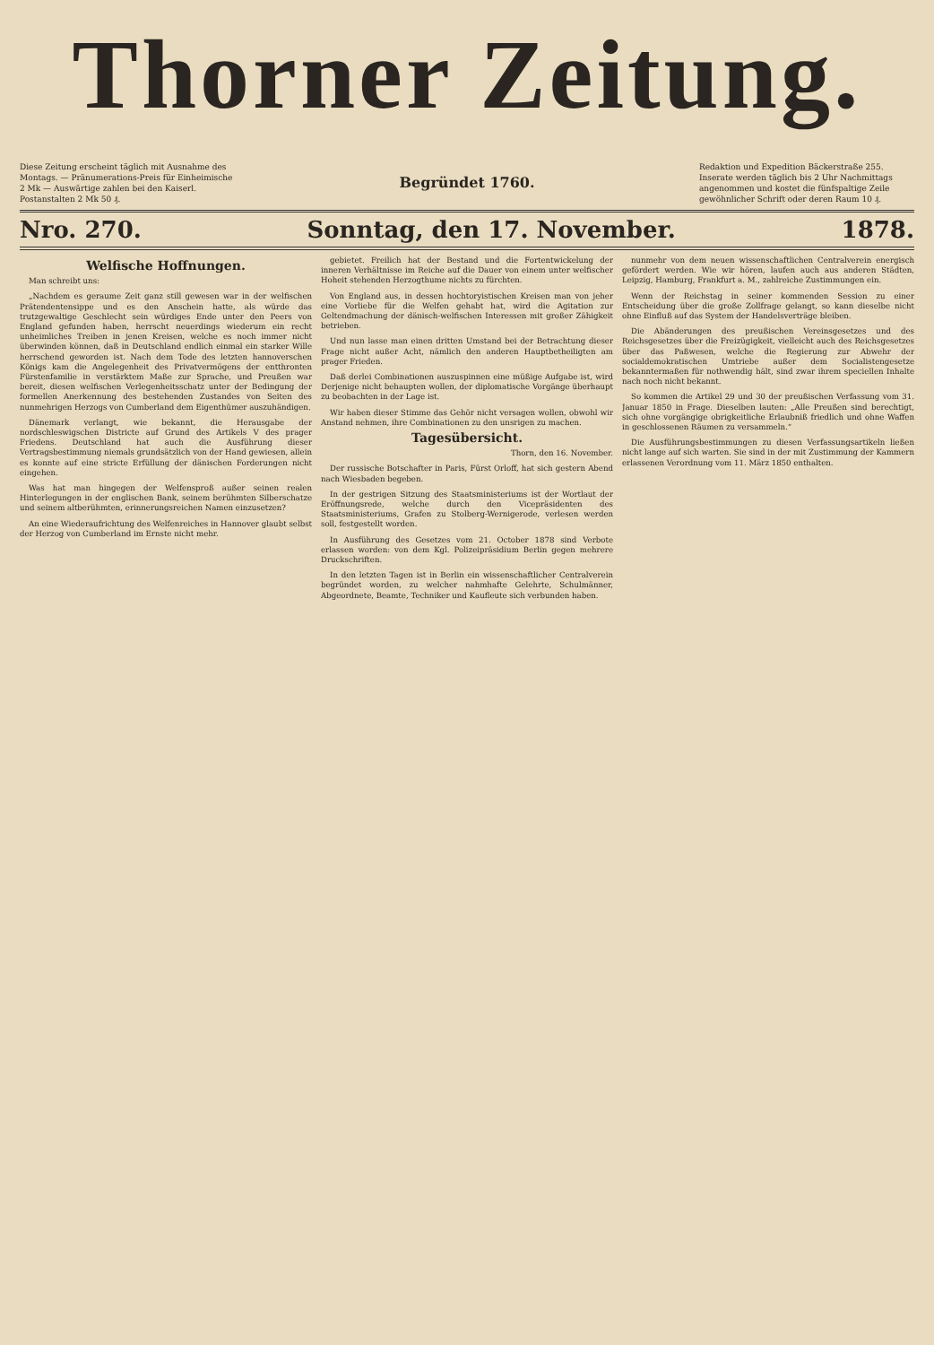Thorner Zeitung.
Diese Zeitung erscheint täglich mit Ausnahme des Montags. — Pränumerations-Preis für Einheimische 2 Mk — Auswärtige zahlen bei den Kaiserl. Postanstalten 2 Mk 50 ₰.
Begründet 1760.
Redaktion und Expedition Bäckerstraße 255. Inserate werden täglich bis 2 Uhr Nachmittags angenommen und kostet die fünfspaltige Zeile gewöhnlicher Schrift oder deren Raum 10 ₰.
Nro. 270. Sonntag, den 17. November. 1878.
Welfische Hoffnungen.
Man schreibt uns:
„Nachdem es geraume Zeit ganz still gewesen war in der welfischen Prätendentensippe und es den Anschein hatte, als würde das trutzgewaltige Geschlecht sein würdiges Ende unter den Peers von England gefunden haben, herrscht neuerdings wiederum ein recht unheimliches Treiben in jenen Kreisen, welche es noch immer nicht überwinden können, daß in Deutschland endlich einmal ein starker Wille herrschend geworden ist. Nach dem Tode des letzten hannoverschen Königs kam die Angelegenheit des Privatvermögens der entthronten Fürstenfamilie in verstärktem Maße zur Sprache, und Preußen war bereit, diesen welfischen Verlegenheitsschatz unter der Bedingung der formellen Anerkennung des bestehenden Zustandes von Seiten des nunmehrigen Herzogs von Cumberland dem Eigenthümer auszuhändigen.
Dänemark verlangt, wie bekannt, die Herausgabe der nordschleswigschen Districte auf Grund des Artikels V des prager Friedens. Deutschland hat auch die Ausführung dieser Vertragsbestimmung niemals grundsätzlich von der Hand gewiesen, allein es konnte auf eine stricte Erfüllung der dänischen Forderungen nicht eingehen.
Was hat man hingegen der Welfensproß außer seinen realen Hinterlegungen in der englischen Bank, seinem berühmten Silberschatze und seinem altberühmten, erinnerungsreichen Namen einzusetzen?
An eine Wiederaufrichtung des Welfenreiches in Hannover glaubt selbst der Herzog von Cumberland im Ernste nicht mehr.
gebietet. Freilich hat der Bestand und die Fortentwickelung der inneren Verhältnisse im Reiche auf die Dauer von einem unter welfischer Hoheit stehenden Herzogthume nichts zu fürchten.
Von England aus, in dessen hochtoryistischen Kreisen man von jeher eine Vorliebe für die Welfen gehabt hat, wird die Agitation zur Geltendmachung der dänisch-welfischen Interessen mit großer Zähigkeit betrieben.
Und nun lasse man einen dritten Umstand bei der Betrachtung dieser Frage nicht außer Acht, nämlich den anderen Hauptbetheiligten am prager Frieden.
Daß derlei Combinationen auszuspinnen eine müßige Aufgabe ist, wird Derjenige nicht behaupten wollen, der diplomatische Vorgänge überhaupt zu beobachten in der Lage ist.
Wir haben dieser Stimme das Gehör nicht versagen wollen, obwohl wir Anstand nehmen, ihre Combinationen zu den unsrigen zu machen.
Tagesübersicht.
Thorn, den 16. November.
Der russische Botschafter in Paris, Fürst Orloff, hat sich gestern Abend nach Wiesbaden begeben.
In der gestrigen Sitzung des Staatsministeriums ist der Wortlaut der Eröffnungsrede, welche durch den Vicepräsidenten des Staatsministeriums, Grafen zu Stolberg-Wernigerode, verlesen werden soll, festgestellt worden.
In Ausführung des Gesetzes vom 21. October 1878 sind Verbote erlassen worden: von dem Kgl. Polizeipräsidium Berlin gegen mehrere Druckschriften.
In den letzten Tagen ist in Berlin ein wissenschaftlicher Centralverein begründet worden, zu welcher nahmhafte Gelehrte, Schulmänner, Abgeordnete, Beamte, Techniker und Kaufleute sich verbunden haben.
nunmehr von dem neuen wissenschaftlichen Centralverein energisch gefördert werden. Wie wir hören, laufen auch aus anderen Städten, Leipzig, Hamburg, Frankfurt a. M., zahlreiche Zustimmungen ein.
Wenn der Reichstag in seiner kommenden Session zu einer Entscheidung über die große Zollfrage gelangt, so kann dieselbe nicht ohne Einfluß auf das System der Handelsverträge bleiben.
Die Abänderungen des preußischen Vereinsgesetzes und des Reichsgesetzes über die Freizügigkeit, vielleicht auch des Reichsgesetzes über das Paßwesen, welche die Regierung zur Abwehr der socialdemokratischen Umtriebe außer dem Socialistengesetze bekanntermaßen für nothwendig hält, sind zwar ihrem speciellen Inhalte nach noch nicht bekannt.
So kommen die Artikel 29 und 30 der preußischen Verfassung vom 31. Januar 1850 in Frage. Dieselben lauten: „Alle Preußen sind berechtigt, sich ohne vorgängige obrigkeitliche Erlaubniß friedlich und ohne Waffen in geschlossenen Räumen zu versammeln.“
Die Ausführungsbestimmungen zu diesen Verfassungsartikeln ließen nicht lange auf sich warten. Sie sind in der mit Zustimmung der Kammern erlassenen Verordnung vom 11. März 1850 enthalten.